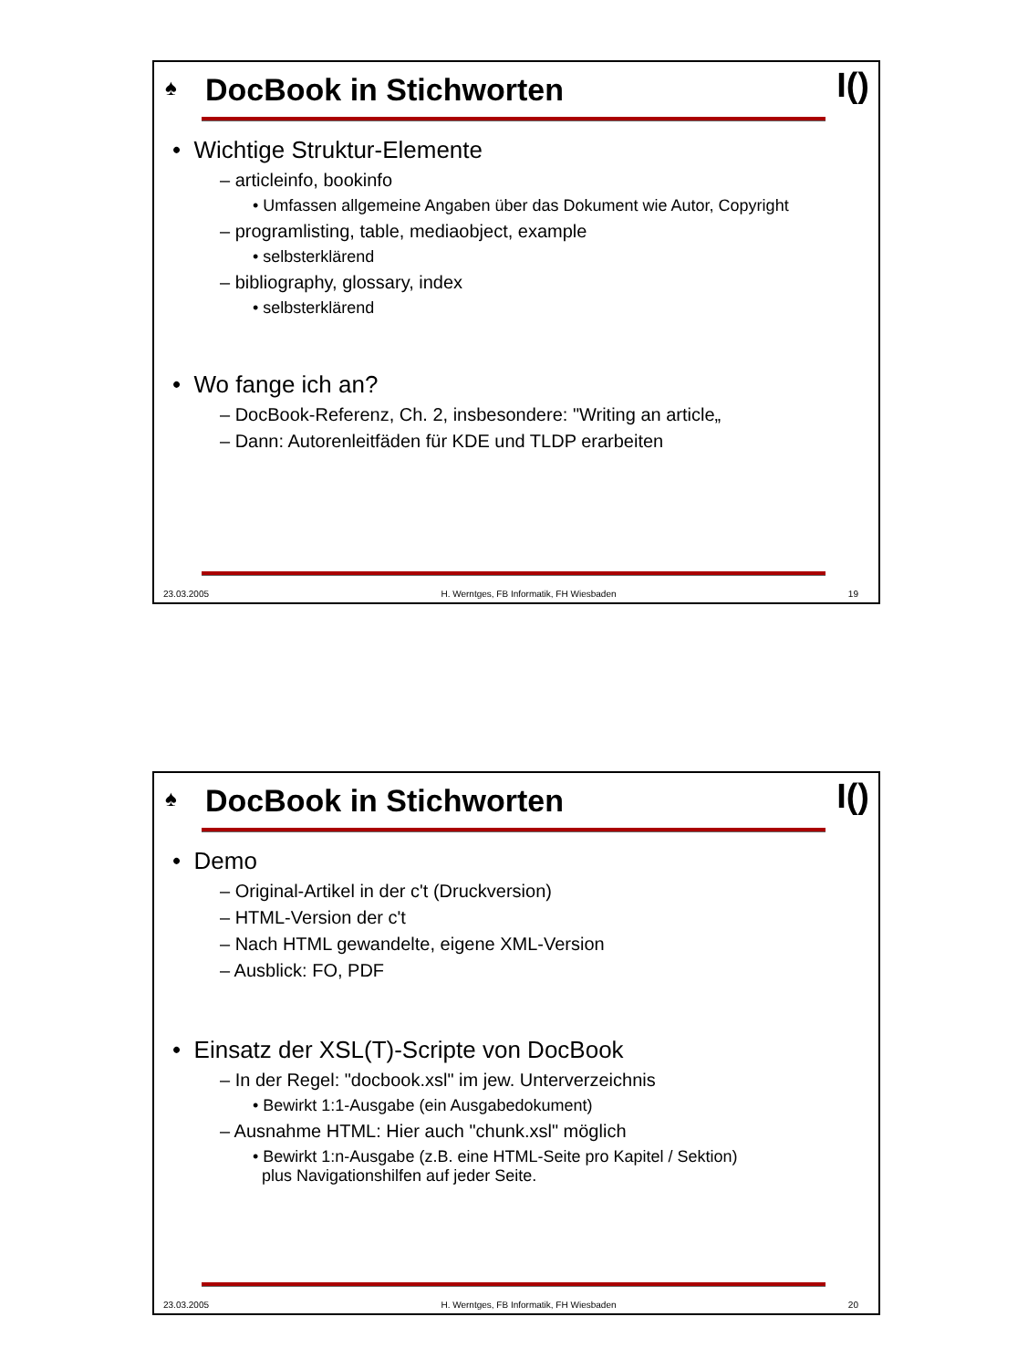♠
DocBook in Stichworten
I()
• Wichtige Struktur-Elemente
– articleinfo, bookinfo
• Umfassen allgemeine Angaben über das Dokument wie Autor, Copyright
– programlisting, table, mediaobject, example
• selbsterklärend
– bibliography, glossary, index
• selbsterklärend
• Wo fange ich an?
– DocBook-Referenz, Ch. 2, insbesondere: "Writing an article„
– Dann: Autorenleitfäden für KDE und TLDP erarbeiten
23.03.2005 H. Werntges, FB Informatik, FH Wiesbaden 19
♠
DocBook in Stichworten
I()
• Demo
– Original-Artikel in der c't (Druckversion)
– HTML-Version der c't
– Nach HTML gewandelte, eigene XML-Version
– Ausblick: FO, PDF
• Einsatz der XSL(T)-Scripte von DocBook
– In der Regel: "docbook.xsl" im jew. Unterverzeichnis
• Bewirkt 1:1-Ausgabe (ein Ausgabedokument)
– Ausnahme HTML: Hier auch "chunk.xsl" möglich
• Bewirkt 1:n-Ausgabe (z.B. eine HTML-Seite pro Kapitel / Sektion)
plus Navigationshilfen auf jeder Seite.
23.03.2005 H. Werntges, FB Informatik, FH Wiesbaden 20